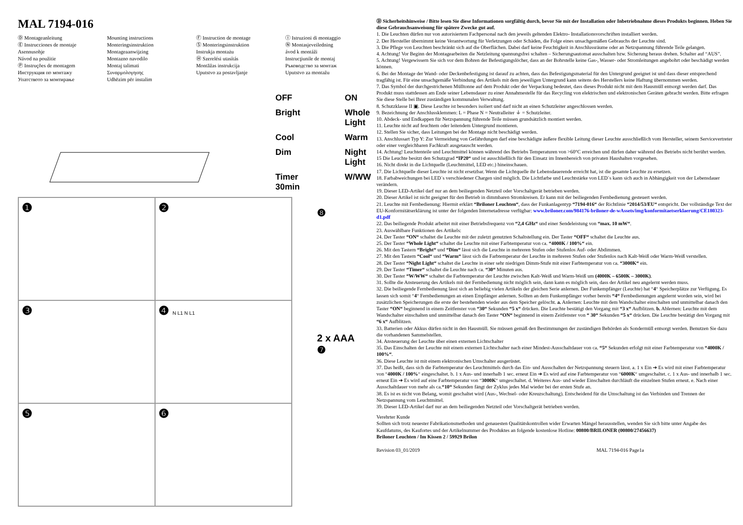MAL 7194-016
Ⓓ Montageanleitung Mounting instructions Ⓕ Instruction de montage Ⓘ Istruzioni di montaggio Ⓔ Instrucciones de montaje Monteringsinstruktion Ⓢ Monteringsinstruktion Ⓝ Montasjeveiledning Asennusohje Montageaanwijzing Instrukja montażu ávod k montáži Návod na použitie Montazno navodilo Ⓗ Szerelési utasítás Instrucţiunile de montaj Ⓟ Instruções de montagem Montaj talimati Montāžas instrukcija Ръководство за монтаж Инструкция по монтажу Συναρμολογησης Uputstvo za postavljanje Uputstvo za montažu Упатството за монтирање Udhëzim për instalim
OFF ON Bright Whole Light Cool Warm Dim Night Light Timer 30min W/WW
❶
❷
❸
❹ N L1 N L1
❺
❻
❽
2 x AAA
❼
Ⓓ Sicherheitshinweise / Bitte lesen Sie diese Informationen sorgfältig durch, bevor Sie mit der Installation oder Inbetriebnahme dieses Produkts beginnen. Heben Sie diese Gebrauchsanweisung für spätere Zwecke gut auf.
1. Die Leuchten dürfen nur von autorisiertem Fachpersonal nach den jeweils geltenden Elektro- Installationsvorschriften installiert werden.
2. Der Hersteller übernimmt keine Verantwortung für Verletzungen oder Schäden, die Folge eines unsachgemäßen Gebrauchs der Leuchte sind.
3. Die Pflege von Leuchten beschränkt sich auf die Oberflächen. Dabei darf keine Feuchtigkeit in Anschlussräume oder an Netzspannung führende Teile gelangen.
4. Achtung! Vor Beginn der Montagearbeiten die Netzleitung spannungsfrei schalten – Sicherungsautomat ausschalten bzw. Sicherung heraus drehen. Schalter auf “AUS”.
5. Achtung! Vergewissern Sie sich vor dem Bohren der Befestigungslöcher, dass an der Bohrstelle keine Gas-, Wasser- oder Stromleitungen angebohrt oder beschädigt werden können.
6. Bei der Montage der Wand- oder Deckenbefestigung ist darauf zu achten, dass das Befestigungsmaterial für den Untergrund geeignet ist und dass dieser entsprechend tragfähig ist. Für eine unsachgemäße Verbindung des Artikels mit dem jeweiligen Untergrund kann seitens des Herstellers keine Haftung übernommen werden.
7. Das Symbol der durchgestrichenen Mülltonne auf dem Produkt oder der Verpackung bedeutet, dass dieses Produkt nicht mit dem Hausmüll entsorgt werden darf. Das Produkt muss stattdessen am Ende seiner Lebensdauer zu einer Annahmestelle für das Recycling von elektrischen und elektronischen Geräten gebracht werden. Bitte erfragen Sie diese Stelle bei Ihrer zuständigen kommunalen Verwaltung.
8. Schutzklasse II ▣. Diese Leuchte ist besonders isoliert und darf nicht an einen Schutzleiter angeschlossen werden.
9. Bezeichnung der Anschlussklemmen: L = Phase N = Neutralleiter ⏚ = Schutzleiter.
10. Abdeck- und Endkappen für Netzspannung führende Teile müssen grundsätzlich montiert werden.
11. Leuchte nicht auf feuchtem oder leitendem Untergrund montieren.
12. Stellen Sie sicher, dass Leitungen bei der Montage nicht beschädigt werden.
13. Anschlussart Typ Y: Zur Vermeidung von Gefährdungen darf eine beschädigte äußere flexible Leitung dieser Leuchte ausschließlich vom Hersteller, seinem Servicevertreter oder einer vergleichbaren Fachkraft ausgetauscht werden.
14. Achtung! Leuchtenteile und Leuchtmittel können während des Betriebs Temperaturen von >60°C erreichen und dürfen daher während des Betriebs nicht berührt werden.
15 Die Leuchte besitzt den Schutzgrad “IP20“ und ist ausschließlich für den Einsatz im Innenbereich von privaten Haushalten vorgesehen.
16. Nicht direkt in die Lichtquelle (Leuchtmittel, LED etc.) hineinschauen.
17. Die Lichtquelle dieser Leuchte ist nicht ersetzbar. Wenn die Lichtquelle ihr Lebensdauerende erreicht hat, ist die gesamte Leuchte zu ersetzen.
18. Farbabweichungen bei LED´s verschiedener Chargen sind möglich. Die Lichtfarbe und Leuchtstärke von LED´s kann sich auch in Abhängigkeit von der Lebensdauer verändern.
19. Dieser LED-Artikel darf nur an dem beiliegenden Netzteil oder Vorschaltgerät betrieben werden.
20. Dieser Artikel ist nicht geeignet für den Betrieb in dimmbaren Stromkreisen. Er kann mit der beiliegenden Fernbedienung gesteuert werden.
21. Leuchte mit Fernbedienung: Hiermit erklärt “Briloner Leuchten“, dass der Funkanlagentyp “7194-016“ der Richtlinie “2014/53/EU“ entspricht. Der vollständige Text der EU-Konformitätserklärung ist unter der folgenden Internetadresse verfügbar: www.briloner.com/984176-briloner-de-wAssets/img/konformitaetserklaerung/CE180323-d1.pdf
22. Das beiliegende Produkt arbeitet mit einer Betriebsfrequenz von “2,4 GHz“ und einer Sendeleistung von “max. 10 mW“.
23. Auswählbare Funktionen des Artikels:
24. Der Taster “ON“ schaltet die Leuchte mit der zuletzt genutzten Schaltstellung ein. Der Taster “OFF“ schaltet die Leuchte aus.
25. Der Taster “Whole Light“ schaltet die Leuchte mit einer Farbtemperatur von ca. “4000K / 100%“ ein.
26. Mit den Tastern “Bright“ und “Dim“ lässt sich die Leuchte in mehreren Stufen oder Stufenlos Auf- oder Abdimmen.
27. Mit den Tastern “Cool“ und “Warm“ lässt sich die Farbtemperatur der Leuchte in mehreren Stufen oder Stufenlos nach Kalt-Weiß oder Warm-Weiß verstellen.
28. Der Taster “Night Light“ schaltet die Leuchte in einer sehr niedrigen Dimm-Stufe mit einer Farbtemperatur von ca. “3000K“ ein.
29. Der Taster “Timer“ schaltet die Leuchte nach ca. “30“ Minuten aus.
30. Der Taster “W/WW“ schaltet die Farbtemperatur der Leuchte zwischen Kalt-Weiß und Warm-Weiß um (4000K – 6500K – 3000K).
31. Sollte die Ansteuerung des Artikels mit der Fernbedienung nicht möglich sein, dann kann es möglich sein, dass der Artikel neu angelernt werden muss.
32. Die beiliegende Fernbedienung lässt sich an beliebig vielen Artikeln der gleichen Serie anlernen. Der Funkempfänger (Leuchte) hat “4“ Speicherplätze zur Verfügung. Es lassen sich somit “4“ Fernbedienungen an einen Empfänger anlernen. Sollten an dem Funkempfänger vorher bereits “4“ Fernbedienungen angelernt worden sein, wird bei zusätzlichen Speicherungen die erste der bestehenden wieder aus dem Speicher gelöscht. a. Anlernen: Leuchte mit dem Wandschalter einschalten und unmittelbar danach den Taster “ON“ beginnend in einem Zeitfenster von “30“ Sekunden “5 x“ drücken. Die Leuchte bestätigt den Vorgang mit “3 x“ Aufblitzen. b. Ablernen: Leuchte mit dem Wandschalter einschalten und unmittelbar danach den Taster “ON“ beginnend in einem Zeitfenster von “ 30“ Sekunden “5 x“ drücken. Die Leuchte bestätigt den Vorgang mit “6 x“ Aufblitzen.
33. Batterien oder Akkus dürfen nicht in den Hausmüll. Sie müssen gemäß den Bestimmungen der zuständigen Behörden als Sondermüll entsorgt werden. Benutzen Sie dazu die vorhandenen Sammelstellen.
34. Ansteuerung der Leuchte über einen externen Lichtschalter
35. Das Einschalten der Leuchte mit einem externen Lichtschalter nach einer Mindest-Ausschaltdauer von ca. “5“ Sekunden erfolgt mit einer Farbtemperatur von “4000K / 100%“.
36. Diese Leuchte ist mit einem elektronischen Umschalter ausgerüstet.
37. Das heißt, dass sich die Farbtemperatur des Leuchtmittels durch das Ein- und Ausschalten der Netzspannung steuern lässt. a. 1 x Ein ➔ Es wird mit einer Farbtemperatur von “4000K / 100%“ eingeschaltet. b. 1 x Aus- und innerhalb 1 sec. erneut Ein ➔ Es wird auf eine Farbtemperatur von “6000K“ umgeschaltet. c. 1 x Aus- und innerhalb 1 sec. erneut Ein ➔ Es wird auf eine Farbtemperatur von “3000K“ umgeschaltet. d. Weiteres Aus- und wieder Einschalten durchläuft die einzelnen Stufen erneut. e. Nach einer Ausschaltdauer von mehr als ca.“10“ Sekunden fängt der Zyklus jedes Mal wieder bei der ersten Stufe an.
38. Es ist es nicht von Belang, womit geschaltet wird (Aus-, Wechsel- oder Kreuzschaltung). Entscheidend für die Umschaltung ist das Verbinden und Trennen der Netzspannung vom Leuchtmittel.
39. Dieser LED-Artikel darf nur an dem beiliegenden Netzteil oder Vorschaltgerät betrieben werden.
Verehrter Kunde
Sollten sich trotz neuester Fabrikationsmethoden und genauesten Qualitätskontrollen wider Erwarten Mängel herausstellen, wenden Sie sich bitte unter Angabe des Kaufdatums, des Kaufortes und der Artikelnummer des Produktes an folgende kostenlose Hotline: 00800/BRILONER (00800/27456637)
Briloner Leuchten / Im Kissen 2 / 59929 Brilon
Revision 03_01/2019 MAL 7194-016 Page1a